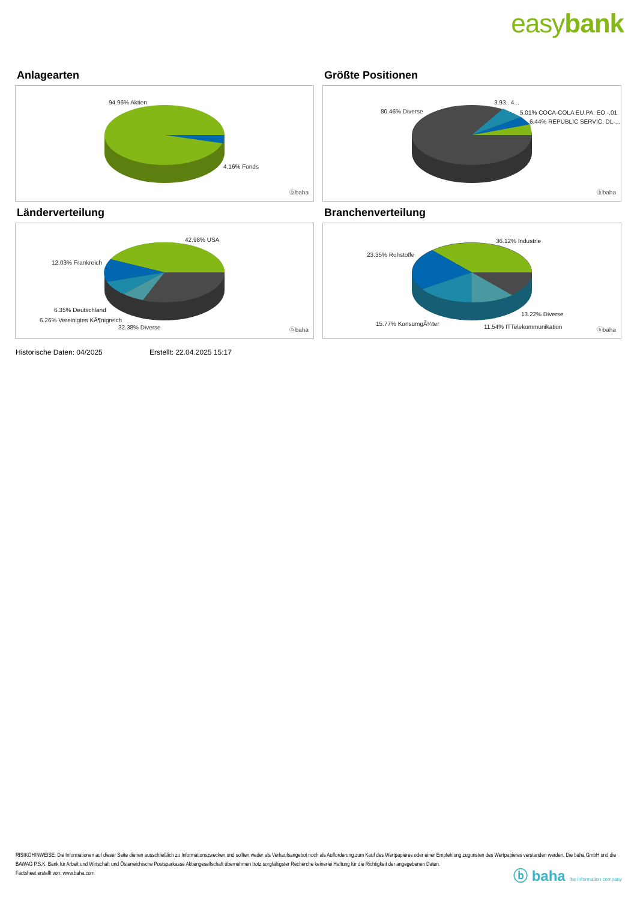easybank
Anlagearten
94.96% Aktien
4.16% Fonds
ⓑbaha
Größte Positionen
80.46% Diverse
3.93.. 4...
5.01% COCA-COLA EU.PA. EO -,01
6.44% REPUBLIC SERVIC. DL-,..
ⓑbaha
Länderverteilung
42.98% USA
12.03% Frankreich
6.35% Deutschland
6.26% Vereinigtes KÃ¶nigreich
32.38% Diverse ⓑbaha
Branchenverteilung
36.12% Industrie
23.35% Rohstoffe
13.22% Diverse
15.77% KonsumgÃ¼ter 11.54% ITTelekommunikation ⓑbaha
Historische Daten: 04/2025 Erstellt: 22.04.2025 15:17
RISIKOHINWEISE: Die Informationen auf dieser Seite dienen ausschließlich zu Informationszwecken und sollten weder als Verkaufsangebot noch als Aufforderung zum Kauf des Wertpapieres oder einer Empfehlung zugunsten des Wertpapieres verstanden werden. Die baha GmbH und die BAWAG P.S.K. Bank für Arbeit und Wirtschaft und Österreichische Postsparkasse Aktiengesellschaft übernehmen trotz sorgfältigster Recherche keinerlei Haftung für die Richtigkeit der angegebenen Daten.
Factsheet erstellt von: www.baha.com
ⓑ baha the information company